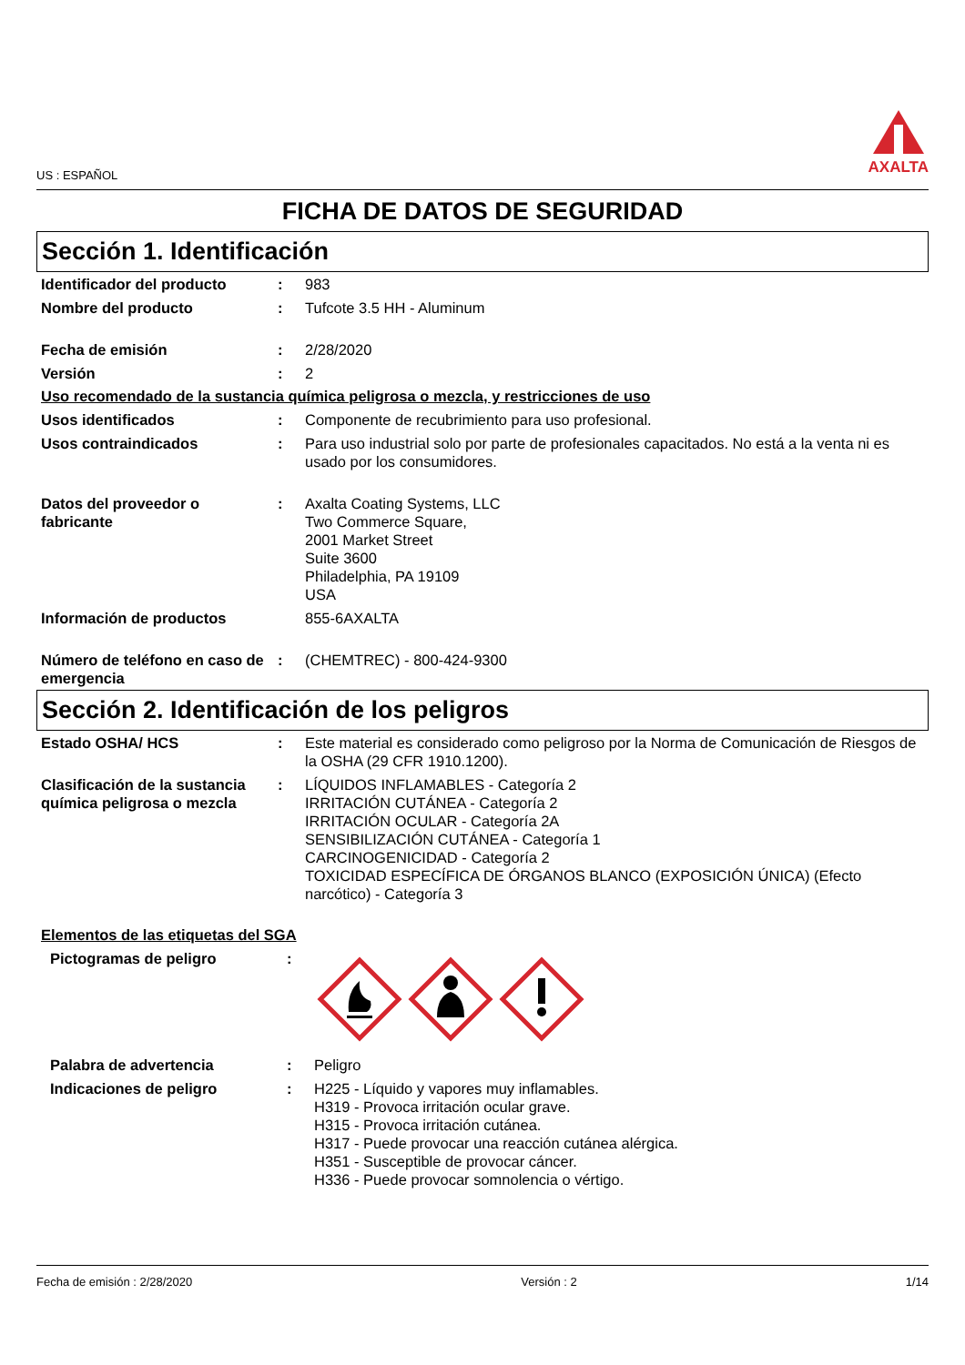US : ESPAÑOL
AXALTA
FICHA DE DATOS DE SEGURIDAD
Sección 1. Identificación
| Identificador del producto | : | 983 |
| Nombre del producto | : | Tufcote 3.5 HH - Aluminum |
| Fecha de emisión | : | 2/28/2020 |
| Versión | : | 2 |
Uso recomendado de la sustancia química peligrosa o mezcla, y restricciones de uso
| Usos identificados | : | Componente de recubrimiento para uso profesional. |
| Usos contraindicados | : | Para uso industrial solo por parte de profesionales capacitados. No está a la venta ni es usado por los consumidores. |
| Datos del proveedor o fabricante | : | Axalta Coating Systems, LLC Two Commerce Square, 2001 Market Street Suite 3600 Philadelphia, PA 19109 USA |
| Información de productos | | 855-6AXALTA |
| Número de teléfono en caso de emergencia | : | (CHEMTREC) - 800-424-9300 |
Sección 2. Identificación de los peligros
| Estado OSHA/ HCS | : | Este material es considerado como peligroso por la Norma de Comunicación de Riesgos de la OSHA (29 CFR 1910.1200). |
| Clasificación de la sustancia química peligrosa o mezcla | : | LÍQUIDOS INFLAMABLES - Categoría 2 IRRITACIÓN CUTÁNEA - Categoría 2 IRRITACIÓN OCULAR - Categoría 2A SENSIBILIZACIÓN CUTÁNEA - Categoría 1 CARCINOGENICIDAD - Categoría 2 TOXICIDAD ESPECÍFICA DE ÓRGANOS BLANCO (EXPOSICIÓN ÚNICA) (Efecto narcótico) - Categoría 3 |
Elementos de las etiquetas del SGA
| Pictogramas de peligro | : | |
| Palabra de advertencia | : | Peligro |
| Indicaciones de peligro | : | H225 - Líquido y vapores muy inflamables. H319 - Provoca irritación ocular grave. H315 - Provoca irritación cutánea. H317 - Puede provocar una reacción cutánea alérgica. H351 - Susceptible de provocar cáncer. H336 - Puede provocar somnolencia o vértigo. |
Fecha de emisión : 2/28/2020 Versión : 2 1/14